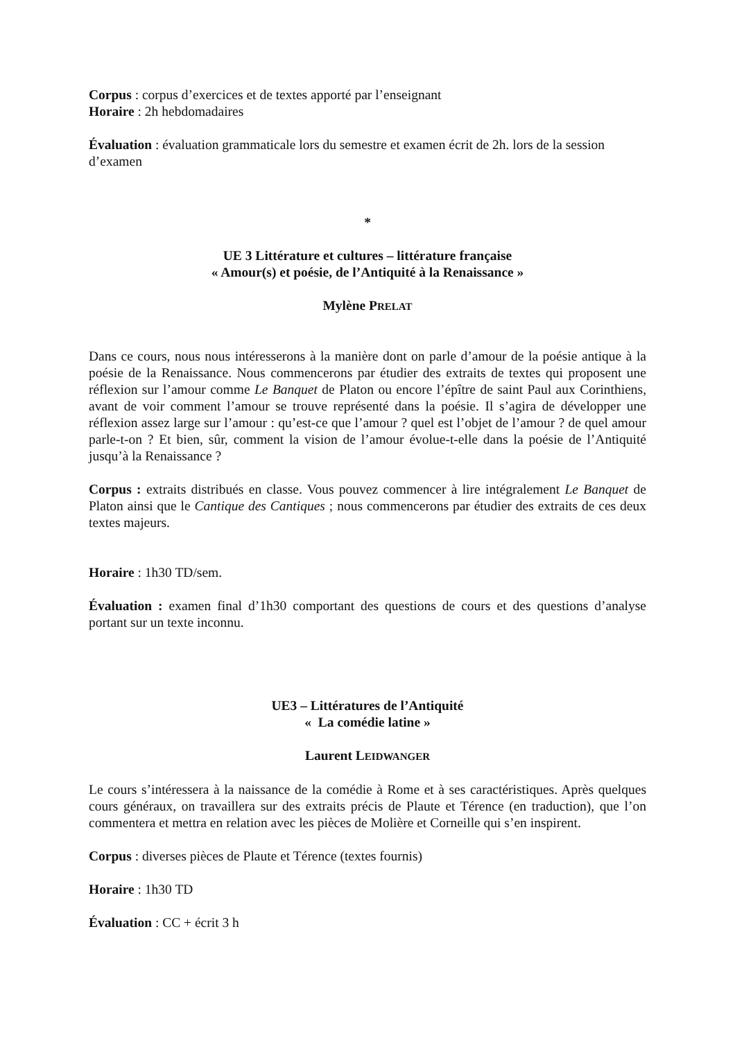Corpus : corpus d’exercices et de textes apporté par l’enseignant
Horaire : 2h hebdomadaires
Évaluation : évaluation grammaticale lors du semestre et examen écrit de 2h. lors de la session d’examen
*
UE 3 Littérature et cultures – littérature française
« Amour(s) et poésie, de l’Antiquité à la Renaissance »
Mylène PRELAT
Dans ce cours, nous nous intéresserons à la manière dont on parle d’amour de la poésie antique à la poésie de la Renaissance. Nous commencerons par étudier des extraits de textes qui proposent une réflexion sur l’amour comme Le Banquet de Platon ou encore l’épître de saint Paul aux Corinthiens, avant de voir comment l’amour se trouve représenté dans la poésie. Il s’agira de développer une réflexion assez large sur l’amour : qu’est-ce que l’amour ? quel est l’objet de l’amour ? de quel amour parle-t-on ? Et bien, sûr, comment la vision de l’amour évolue-t-elle dans la poésie de l’Antiquité jusqu’à la Renaissance ?
Corpus : extraits distribués en classe. Vous pouvez commencer à lire intégralement Le Banquet de Platon ainsi que le Cantique des Cantiques ; nous commencerons par étudier des extraits de ces deux textes majeurs.
Horaire : 1h30 TD/sem.
Évaluation : examen final d’1h30 comportant des questions de cours et des questions d’analyse portant sur un texte inconnu.
UE3 – Littératures de l’Antiquité
« La comédie latine »
Laurent LEIDWANGER
Le cours s’intéressera à la naissance de la comédie à Rome et à ses caractéristiques. Après quelques cours généraux, on travaillera sur des extraits précis de Plaute et Térence (en traduction), que l’on commentera et mettra en relation avec les pièces de Molière et Corneille qui s’en inspirent.
Corpus : diverses pièces de Plaute et Térence (textes fournis)
Horaire : 1h30 TD
Évaluation : CC + écrit 3 h